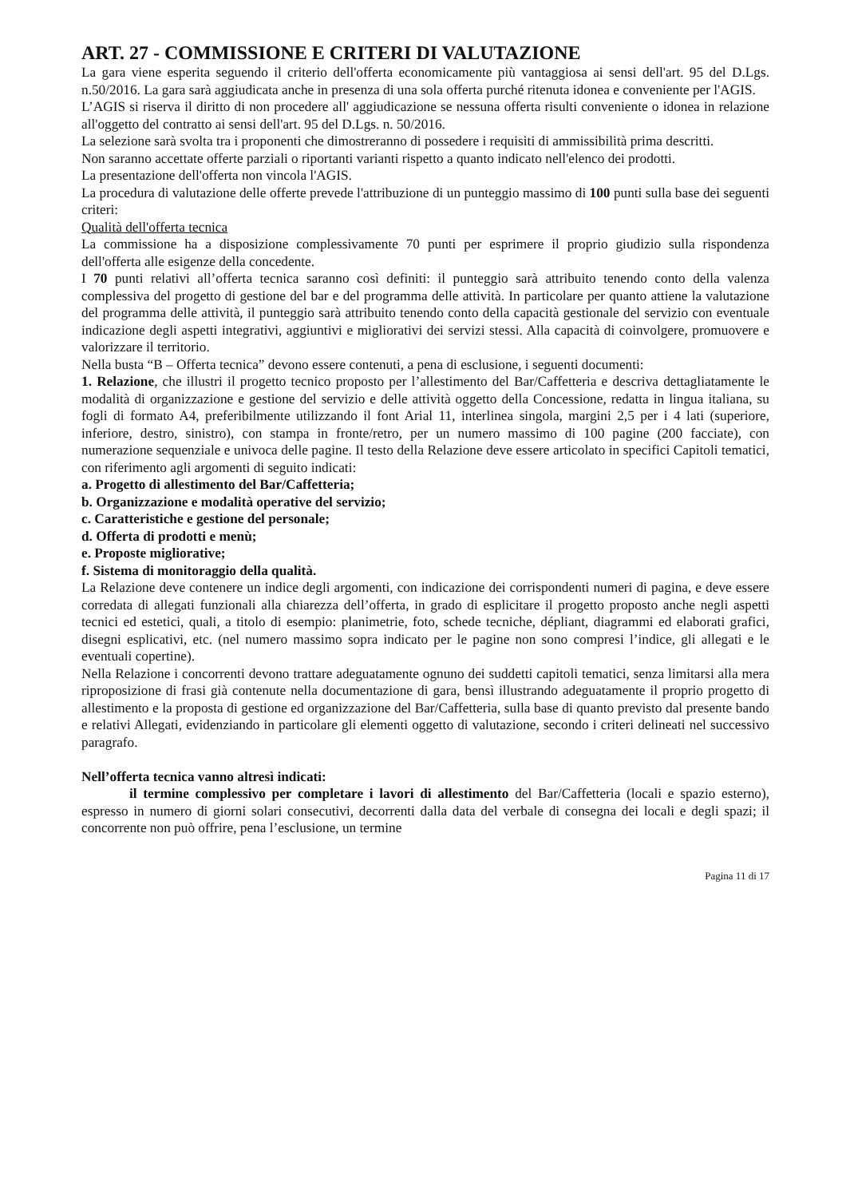ART. 27 - COMMISSIONE E CRITERI DI VALUTAZIONE
La gara viene esperita seguendo il criterio dell'offerta economicamente più vantaggiosa ai sensi dell'art. 95 del D.Lgs. n.50/2016. La gara sarà aggiudicata anche in presenza di una sola offerta purché ritenuta idonea e conveniente per l'AGIS.
L’AGIS si riserva il diritto di non procedere all' aggiudicazione se nessuna offerta risulti conveniente o idonea in relazione all'oggetto del contratto ai sensi dell'art. 95 del D.Lgs. n. 50/2016.
La selezione sarà svolta tra i proponenti che dimostreranno di possedere i requisiti di ammissibilità prima descritti.
Non saranno accettate offerte parziali o riportanti varianti rispetto a quanto indicato nell'elenco dei prodotti.
La presentazione dell'offerta non vincola l'AGIS.
La procedura di valutazione delle offerte prevede l'attribuzione di un punteggio massimo di 100 punti sulla base dei seguenti criteri:
Qualità dell'offerta tecnica
La commissione ha a disposizione complessivamente 70 punti per esprimere il proprio giudizio sulla rispondenza dell'offerta alle esigenze della concedente.
I 70 punti relativi all’offerta tecnica saranno così definiti: il punteggio sarà attribuito tenendo conto della valenza complessiva del progetto di gestione del bar e del programma delle attività. In particolare per quanto attiene la valutazione del programma delle attività, il punteggio sarà attribuito tenendo conto della capacità gestionale del servizio con eventuale indicazione degli aspetti integrativi, aggiuntivi e migliorativi dei servizi stessi. Alla capacità di coinvolgere, promuovere e valorizzare il territorio.
Nella busta “B – Offerta tecnica” devono essere contenuti, a pena di esclusione, i seguenti documenti:
1. Relazione, che illustri il progetto tecnico proposto per l’allestimento del Bar/Caffetteria e descriva dettagliatamente le modalità di organizzazione e gestione del servizio e delle attività oggetto della Concessione, redatta in lingua italiana, su fogli di formato A4, preferibilmente utilizzando il font Arial 11, interlinea singola, margini 2,5 per i 4 lati (superiore, inferiore, destro, sinistro), con stampa in fronte/retro, per un numero massimo di 100 pagine (200 facciate), con numerazione sequenziale e univoca delle pagine. Il testo della Relazione deve essere articolato in specifici Capitoli tematici, con riferimento agli argomenti di seguito indicati:
a. Progetto di allestimento del Bar/Caffetteria;
b. Organizzazione e modalità operative del servizio;
c. Caratteristiche e gestione del personale;
d. Offerta di prodotti e menù;
e. Proposte migliorative;
f. Sistema di monitoraggio della qualità.
La Relazione deve contenere un indice degli argomenti, con indicazione dei corrispondenti numeri di pagina, e deve essere corredata di allegati funzionali alla chiarezza dell’offerta, in grado di esplicitare il progetto proposto anche negli aspetti tecnici ed estetici, quali, a titolo di esempio: planimetrie, foto, schede tecniche, dépliant, diagrammi ed elaborati grafici, disegni esplicativi, etc. (nel numero massimo sopra indicato per le pagine non sono compresi l’indice, gli allegati e le eventuali copertine).
Nella Relazione i concorrenti devono trattare adeguatamente ognuno dei suddetti capitoli tematici, senza limitarsi alla mera riproposizione di frasi già contenute nella documentazione di gara, bensì illustrando adeguatamente il proprio progetto di allestimento e la proposta di gestione ed organizzazione del Bar/Caffetteria, sulla base di quanto previsto dal presente bando e relativi Allegati, evidenziando in particolare gli elementi oggetto di valutazione, secondo i criteri delineati nel successivo paragrafo.
Nell’offerta tecnica vanno altresì indicati:
il termine complessivo per completare i lavori di allestimento del Bar/Caffetteria (locali e spazio esterno), espresso in numero di giorni solari consecutivi, decorrenti dalla data del verbale di consegna dei locali e degli spazi; il concorrente non può offrire, pena l’esclusione, un termine
Pagina 11 di 17